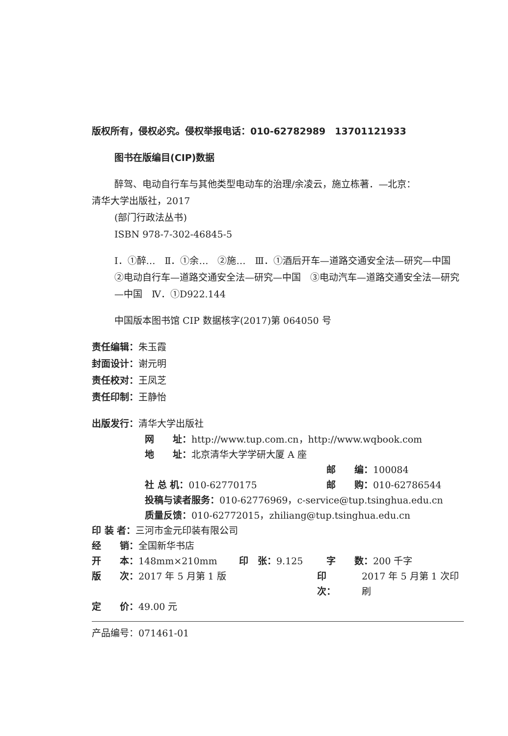版权所有，侵权必究。侵权举报电话：010-62782989　13701121933
图书在版编目(CIP)数据
醉驾、电动自行车与其他类型电动车的治理/余凌云，施立栋著．—北京：
清华大学出版社，2017
(部门行政法丛书)
ISBN 978-7-302-46845-5
Ⅰ．①醉…　Ⅱ．①余…　②施…　Ⅲ．①酒后开车—道路交通安全法—研究—中国　②电动自行车—道路交通安全法—研究—中国　③电动汽车—道路交通安全法—研究—中国　Ⅳ．①D922.144
中国版本图书馆 CIP 数据核字(2017)第 064050 号
责任编辑：朱玉霞
封面设计：谢元明
责任校对：王凤芝
责任印制：王静怡
出版发行：清华大学出版社
网　　址： http://www.tup.com.cn，http://www.wqbook.com
地　　址： 北京清华大学学研大厦 A 座
邮　　编： 100084
社 总 机：010-62770175 邮　　购： 010-62786544
投稿与读者服务： 010-62776969，c-service@tup.tsinghua.edu.cn
质量反馈： 010-62772015，zhiliang@tup.tsinghua.edu.cn
印 装 者： 三河市金元印装有限公司
经　　销： 全国新华书店
开　　本：148mm×210mm 印　张：9.125 字　　数： 200 千字
版　　次：2017 年 5 月第 1 版 印　　次： 2017 年 5 月第 1 次印刷
定　　价： 49.00 元
产品编号：071461-01